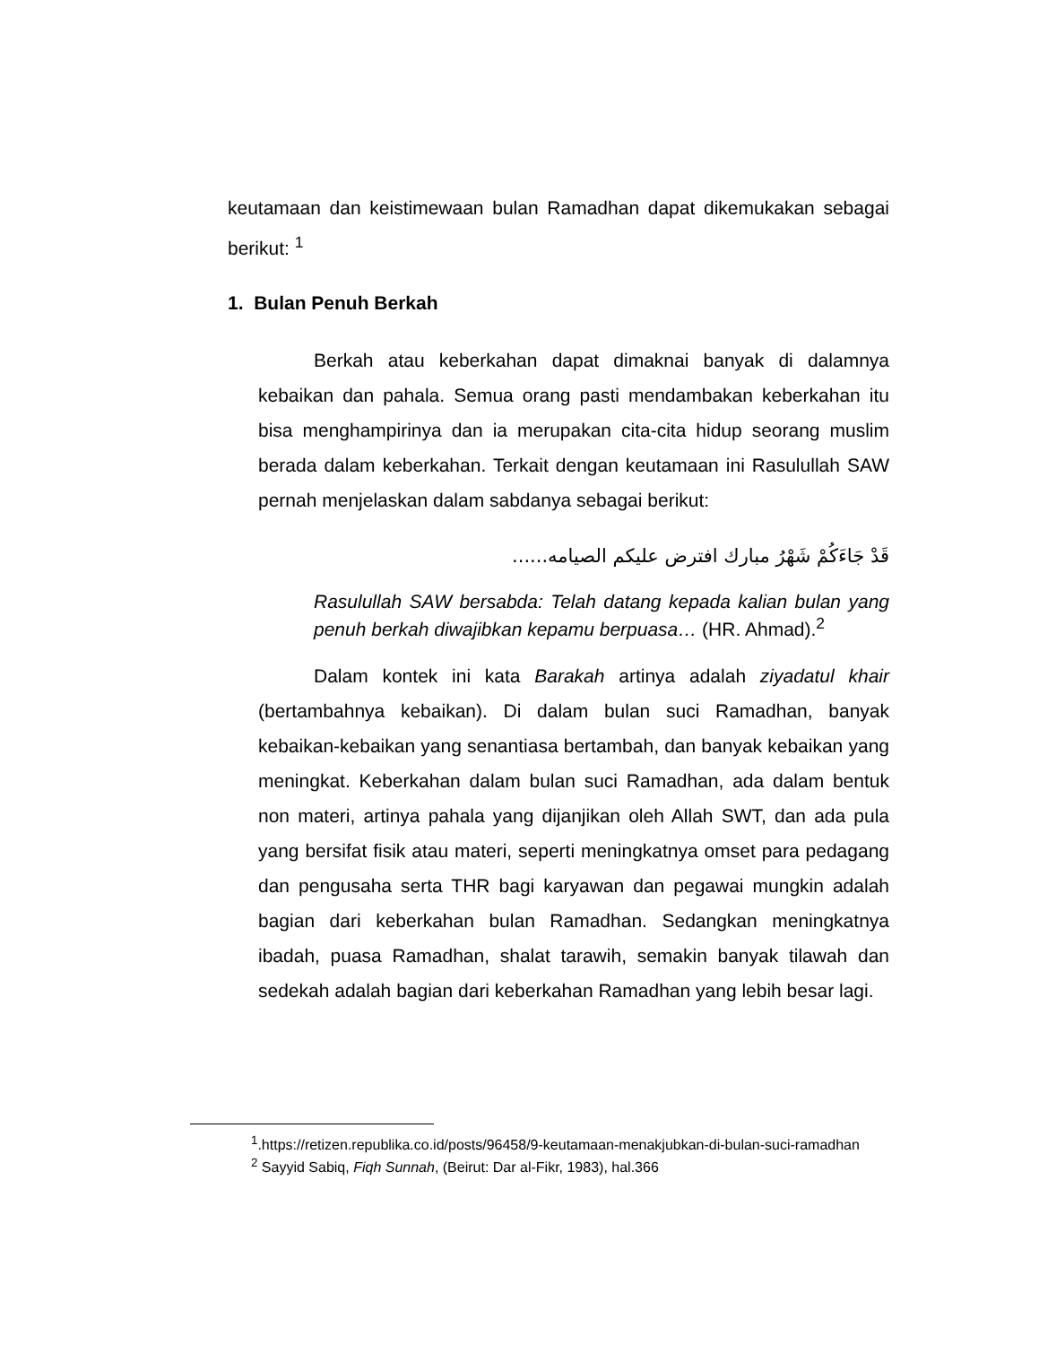keutamaan dan keistimewaan bulan Ramadhan dapat dikemukakan sebagai berikut: <sup>1</sup>
1. Bulan Penuh Berkah
Berkah atau keberkahan dapat dimaknai banyak di dalamnya kebaikan dan pahala. Semua orang pasti mendambakan keberkahan itu bisa menghampirinya dan ia merupakan cita-cita hidup seorang muslim berada dalam keberkahan. Terkait dengan keutamaan ini Rasulullah SAW pernah menjelaskan dalam sabdanya sebagai berikut:
قَدْ جَاءَكُمْ شَهْرُ مبارك افترض عليكم الصيامه......
Rasulullah SAW bersabda: Telah datang kepada kalian bulan yang penuh berkah diwajibkan kepamu berpuasa… (HR. Ahmad).<sup>2</sup>
Dalam kontek ini kata Barakah artinya adalah ziyadatul khair (bertambahnya kebaikan). Di dalam bulan suci Ramadhan, banyak kebaikan-kebaikan yang senantiasa bertambah, dan banyak kebaikan yang meningkat. Keberkahan dalam bulan suci Ramadhan, ada dalam bentuk non materi, artinya pahala yang dijanjikan oleh Allah SWT, dan ada pula yang bersifat fisik atau materi, seperti meningkatnya omset para pedagang dan pengusaha serta THR bagi karyawan dan pegawai mungkin adalah bagian dari keberkahan bulan Ramadhan. Sedangkan meningkatnya ibadah, puasa Ramadhan, shalat tarawih, semakin banyak tilawah dan sedekah adalah bagian dari keberkahan Ramadhan yang lebih besar lagi.
<sup>1</sup>.https://retizen.republika.co.id/posts/96458/9-keutamaan-menakjubkan-di-bulan-suci-ramadhan
<sup>2</sup> Sayyid Sabiq, Fiqh Sunnah, (Beirut: Dar al-Fikr, 1983), hal.366